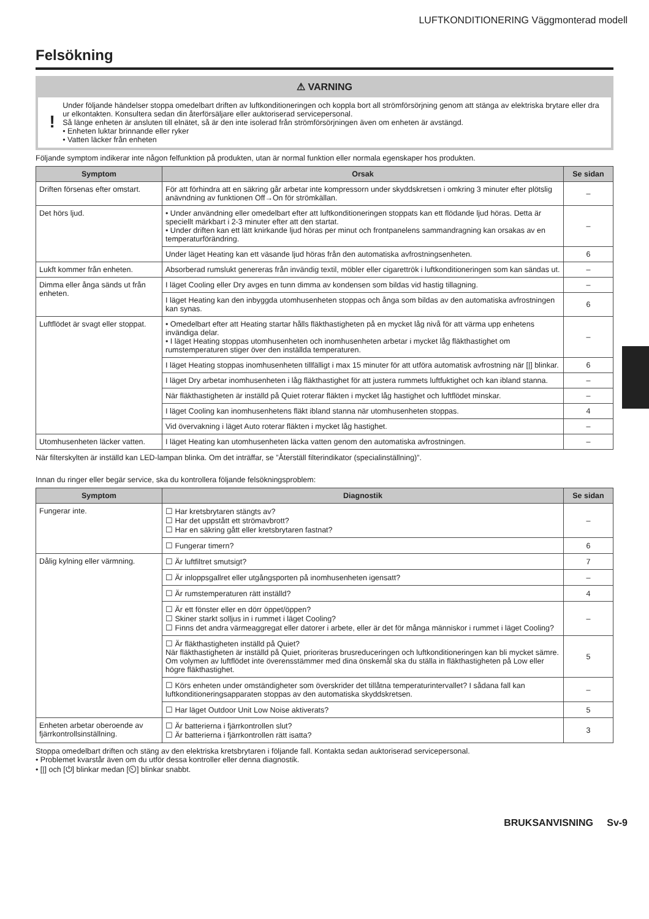LUFTKONDITIONERING Väggmonterad modell
Felsökning
⚠ VARNING
!
Under följande händelser stoppa omedelbart driften av luftkonditioneringen och koppla bort all strömförsörjning genom att stänga av elektriska brytare eller dra ur elkontakten. Konsultera sedan din återförsäljare eller auktoriserad servicepersonal.
Så länge enheten är ansluten till elnätet, så är den inte isolerad från strömförsörjningen även om enheten är avstängd.
• Enheten luktar brinnande eller ryker
• Vatten läcker från enheten
Följande symptom indikerar inte någon felfunktion på produkten, utan är normal funktion eller normala egenskaper hos produkten.
| Symptom | Orsak | Se sidan |
| --- | --- | --- |
| Driften försenas efter omstart. | För att förhindra att en säkring går arbetar inte kompressorn under skyddskretsen i omkring 3 minuter efter plötslig anävndning av funktionen Off→On för strömkällan. | – |
| Det hörs ljud. | • Under användning eller omedelbart efter att luftkonditioneringen stoppats kan ett flödande ljud höras. Detta är speciellt märkbart i 2-3 minuter efter att den startat. • Under driften kan ett lätt knirkande ljud höras per minut och frontpanelens sammandragning kan orsakas av en temperaturförändring. | – |
| | Under läget Heating kan ett väsande ljud höras från den automatiska avfrostningsenheten. | 6 |
| Lukft kommer från enheten. | Absorberad rumslukt genereras från invändig textil, möbler eller cigarettrök i luftkonditioneringen som kan sändas ut. | – |
| Dimma eller ånga sänds ut från enheten. | I läget Cooling eller Dry avges en tunn dimma av kondensen som bildas vid hastig tillagning. | – |
| | I läget Heating kan den inbyggda utomhusenheten stoppas och ånga som bildas av den automatiska avfrostningen kan synas. | 6 |
| Luftflödet är svagt eller stoppat. | • Omedelbart efter att Heating startar hålls fläkthastigheten på en mycket låg nivå för att värma upp enhetens invändiga delar. • I läget Heating stoppas utomhusenheten och inomhusenheten arbetar i mycket låg fläkthastighet om rumstemperaturen stiger över den inställda temperaturen. | – |
| | I läget Heating stoppas inomhusenheten tillfälligt i max 15 minuter för att utföra automatisk avfrostning när [/] blinkar. | 6 |
| | I läget Dry arbetar inomhusenheten i låg fläkthastighet för att justera rummets luftfuktighet och kan ibland stanna. | – |
| | När fläkthastigheten är inställd på Quiet roterar fläkten i mycket låg hastighet och luftflödet minskar. | – |
| | I läget Cooling kan inomhusenhetens fläkt ibland stanna när utomhusenheten stoppas. | 4 |
| | Vid övervakning i läget Auto roterar fläkten i mycket låg hastighet. | – |
| Utomhusenheten läcker vatten. | I läget Heating kan utomhusenheten läcka vatten genom den automatiska avfrostningen. | – |
När filterskylten är inställd kan LED-lampan blinka. Om det inträffar, se ”Återställ filterindikator (specialinställning)”.
Innan du ringer eller begär service, ska du kontrollera följande felsökningsproblem:
| Symptom | Diagnostik | Se sidan |
| --- | --- | --- |
| Fungerar inte. | ☐ Har kretsbrytaren stängts av? ☐ Har det uppstått ett strömavbrott? ☐ Har en säkring gått eller kretsbrytaren fastnat? | – |
| | ☐ Fungerar timern? | 6 |
| Dålig kylning eller värmning. | ☐ Är luftfiltret smutsigt? | 7 |
| | ☐ Är inloppsgallret eller utgångsporten på inomhusenheten igensatt? | – |
| | ☐ Är rumstemperaturen rätt inställd? | 4 |
| | ☐ Är ett fönster eller en dörr öppet/öppen? ☐ Skiner starkt solljus in i rummet i läget Cooling? ☐ Finns det andra värmeaggregat eller datorer i arbete, eller är det för många människor i rummet i läget Cooling? | – |
| | ☐ Är fläkthastigheten inställd på Quiet? När fläkthastigheten är inställd på Quiet, prioriteras brusreduceringen och luftkonditioneringen kan bli mycket sämre. Om volymen av luftflödet inte överensstämmer med dina önskemål ska du ställa in fläkthastigheten på Low eller högre fläkthastighet. | 5 |
| | ☐ Körs enheten under omständigheter som överskrider det tillåtna temperaturintervallet? I sådana fall kan luftkonditioneringsapparaten stoppas av den automatiska skyddskretsen. | – |
| | ☐ Har läget Outdoor Unit Low Noise aktiverats? | 5 |
| Enheten arbetar oberoende av fjärrkontrollsinställning. | ☐ Är batterierna i fjärrkontrollen slut? ☐ Är batterierna i fjärrkontrollen rätt isatta? | 3 |
Stoppa omedelbart driften och stäng av den elektriska kretsbrytaren i följande fall. Kontakta sedan auktoriserad servicepersonal.
• Problemet kvarstår även om du utför dessa kontroller eller denna diagnostik.
• [|] och [⏻] blinkar medan [⏲] blinkar snabbt.
BRUKSANVISNING Sv-9